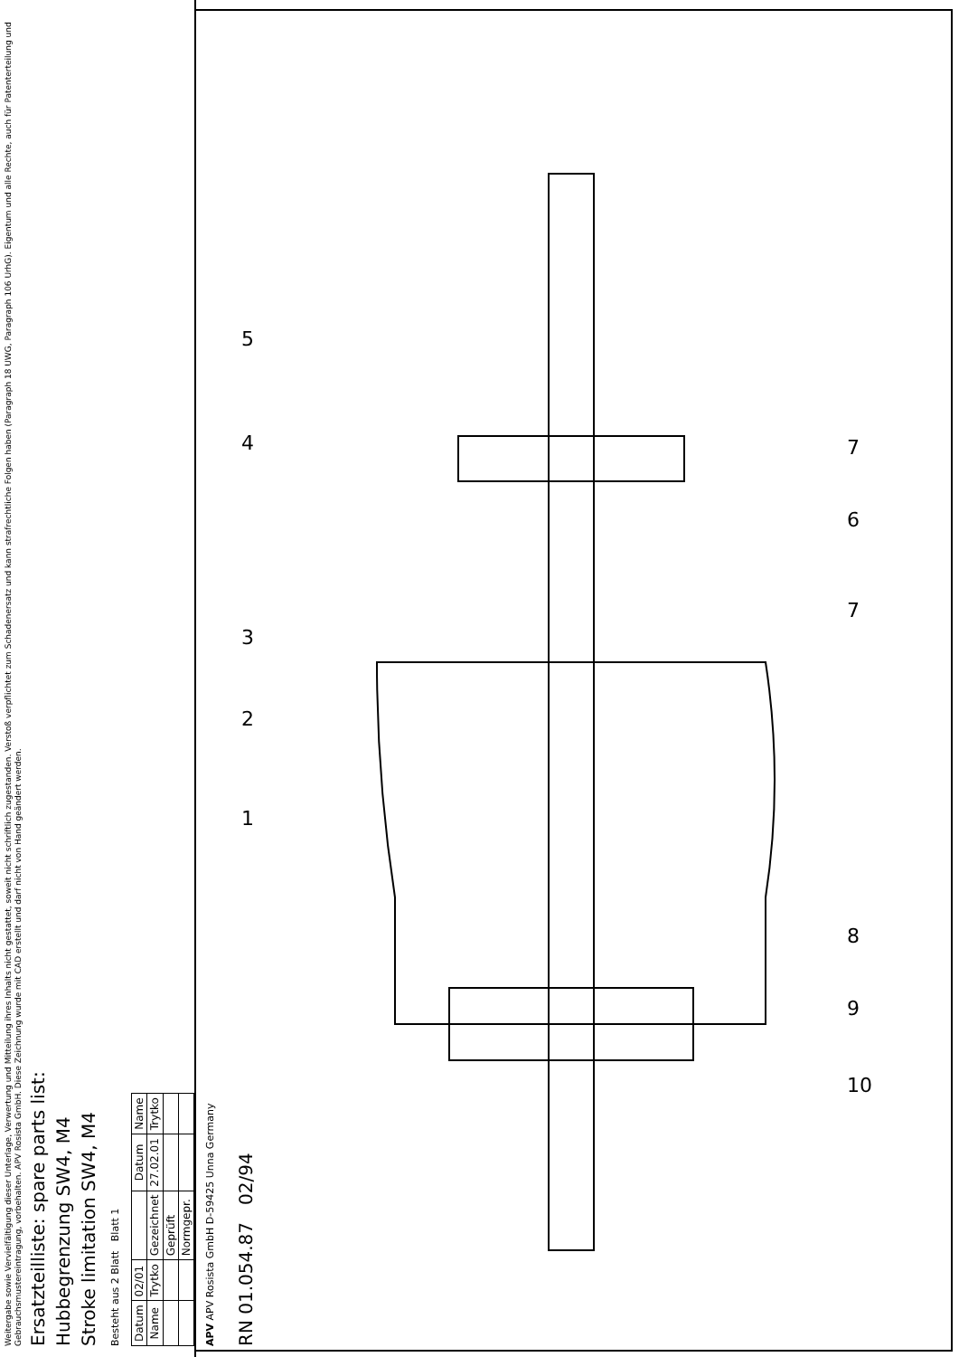Weitergabe sowie Vervielfältigung dieser Unterlage, Verwertung und Mitteilung ihres Inhalts nicht gestattet, soweit nicht schriftlich zugestanden. Verstoß verpflichtet zum Schadenersatz und kann strafrechtliche Folgen haben (Paragraph 18 UWG, Paragraph 106 UrhG). Eigentum und alle Rechte, auch für Patenterteilung und Gebrauchsmustereintragung, vorbehalten. APV Rosista GmbH. Diese Zeichnung wurde mit CAD erstellt und darf nicht von Hand geändert werden.
Ersatzteilliste: spare parts list:
Hubbegrenzung SW4, M4
Stroke limitation SW4, M4
Besteht aus 2 Blatt Blatt 1
| Datum | 02/01 | | Datum | Name |
| Name | Trytko | Gezeichnet | 27.02.01 | Trytko |
| | | Geprüft | | |
| | | Normgepr. | | |
APV APV Rosista GmbH D-59425 Unna Germany
RN 01.054.87 02/94
1
2
3
4
5
6
7
7
8
9
10